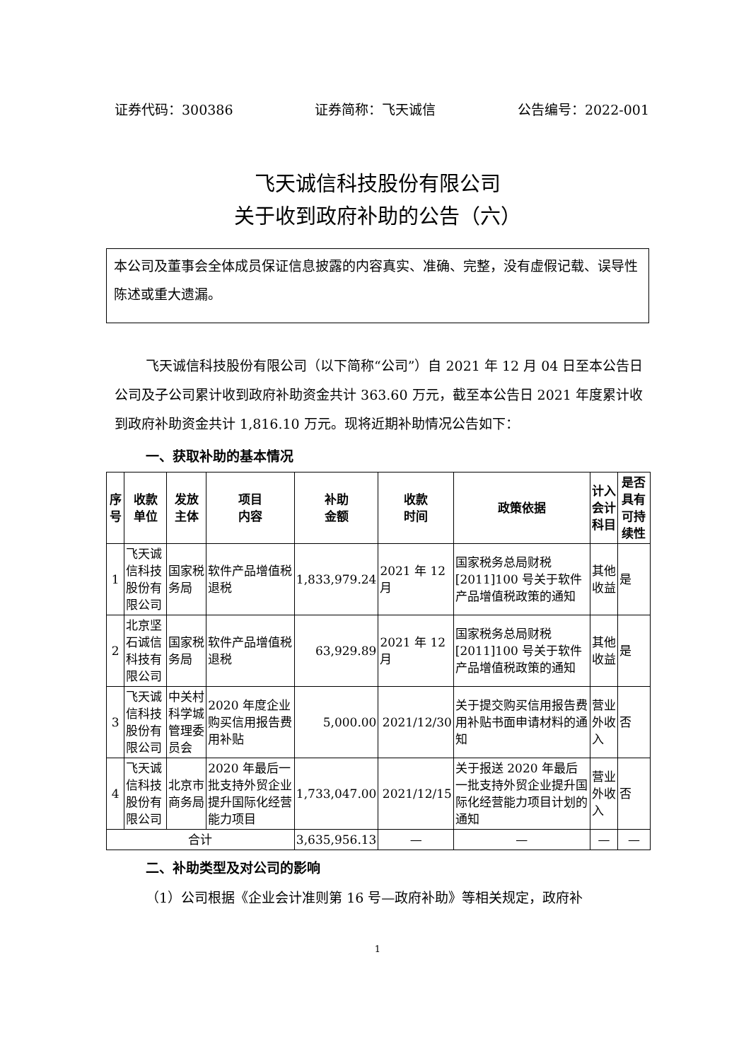证券代码：300386 证券简称：飞天诚信 公告编号：2022-001
飞天诚信科技股份有限公司
关于收到政府补助的公告（六）
本公司及董事会全体成员保证信息披露的内容真实、准确、完整，没有虚假记载、误导性陈述或重大遗漏。
飞天诚信科技股份有限公司（以下简称“公司”）自 2021 年 12 月 04 日至本公告日公司及子公司累计收到政府补助资金共计 363.60 万元，截至本公告日 2021 年度累计收到政府补助资金共计 1,816.10 万元。现将近期补助情况公告如下：
一、获取补助的基本情况
| 序号 | 收款 单位 | 发放 主体 | 项目 内容 | 补助 金额 | 收款 时间 | 政策依据 | 计入会计科目 | 是否具有可持续性 |
| --- | --- | --- | --- | --- | --- | --- | --- | --- |
| 1 | 飞天诚信科技股份有限公司 | 国家税务局 | 软件产品增值税退税 | 1,833,979.24 | 2021 年 12 月 | 国家税务总局财税[2011]100 号关于软件产品增值税政策的通知 | 其他收益 | 是 |
| 2 | 北京坚石诚信科技有限公司 | 国家税务局 | 软件产品增值税退税 | 63,929.89 | 2021 年 12 月 | 国家税务总局财税[2011]100 号关于软件产品增值税政策的通知 | 其他收益 | 是 |
| 3 | 飞天诚信科技股份有限公司 | 中关村科学城管理委员会 | 2020 年度企业购买信用报告费用补贴 | 5,000.00 | 2021/12/30 | 关于提交购买信用报告费用补贴书面申请材料的通知 | 营业外收入 | 否 |
| 4 | 飞天诚信科技股份有限公司 | 北京市商务局 | 2020 年最后一批支持外贸企业提升国际化经营能力项目 | 1,733,047.00 | 2021/12/15 | 关于报送 2020 年最后一批支持外贸企业提升国际化经营能力项目计划的通知 | 营业外收入 | 否 |
| 合计 | | | | 3,635,956.13 | — | — | — | — |
二、补助类型及对公司的影响
（1）公司根据《企业会计准则第 16 号—政府补助》等相关规定，政府补
1